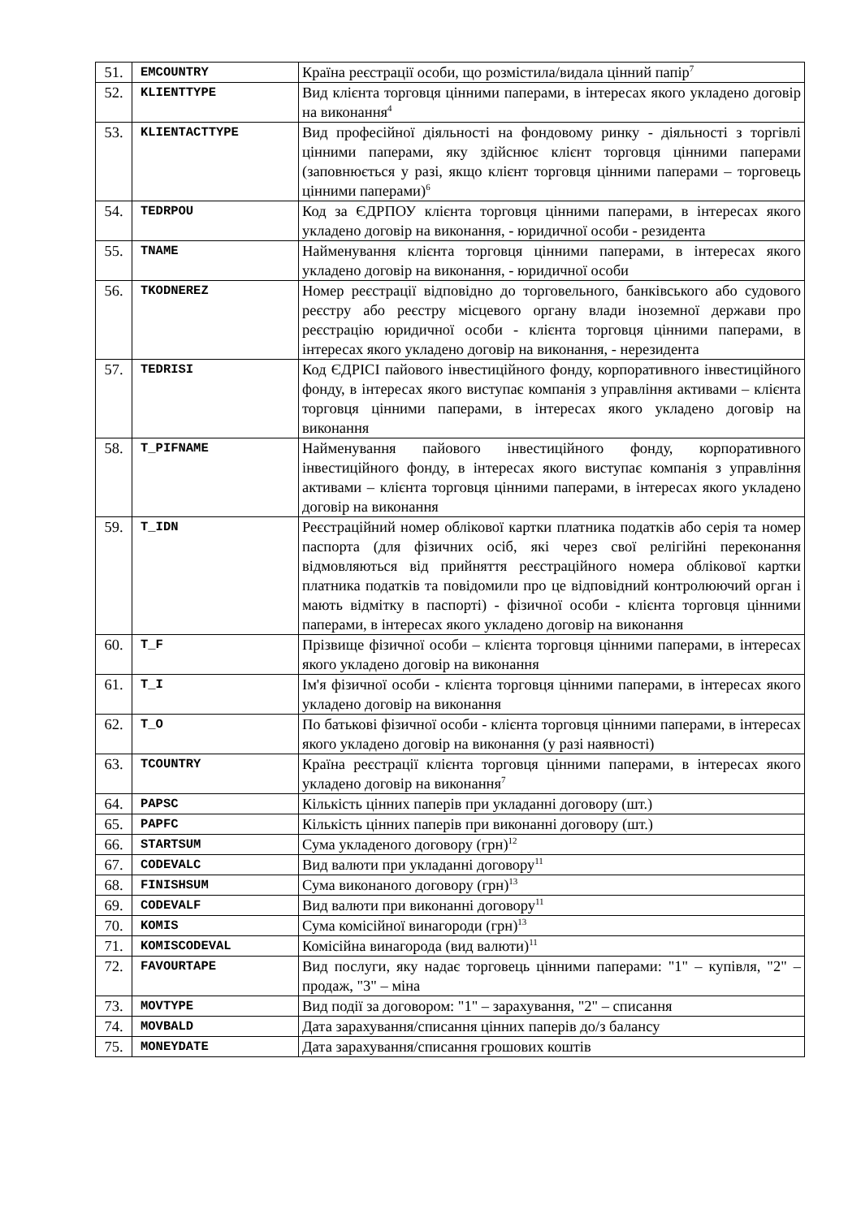| 51. | EMCOUNTRY | Країна реєстрації особи, що розмістила/видала цінний папір<sup>7</sup> |
| 52. | KLIENTTYPE | Вид клієнта торговця цінними паперами, в інтересах якого укладено договір на виконання<sup>4</sup> |
| 53. | KLIENTACTTYPE | Вид професійної діяльності на фондовому ринку - діяльності з торгівлі цінними паперами, яку здійснює клієнт торговця цінними паперами (заповнюється у разі, якщо клієнт торговця цінними паперами – торговець цінними паперами)<sup>6</sup> |
| 54. | TEDRPOU | Код за ЄДРПОУ клієнта торговця цінними паперами, в інтересах якого укладено договір на виконання, - юридичної особи - резидента |
| 55. | TNAME | Найменування клієнта торговця цінними паперами, в інтересах якого укладено договір на виконання, - юридичної особи |
| 56. | TKODNEREZ | Номер реєстрації відповідно до торговельного, банківського або судового реєстру або реєстру місцевого органу влади іноземної держави про реєстрацію юридичної особи - клієнта торговця цінними паперами, в інтересах якого укладено договір на виконання, - нерезидента |
| 57. | TEDRISI | Код ЄДРІСІ пайового інвестиційного фонду, корпоративного інвестиційного фонду, в інтересах якого виступає компанія з управління активами – клієнта торговця цінними паперами, в інтересах якого укладено договір на виконання |
| 58. | T_PIFNAME | Найменування пайового інвестиційного фонду, корпоративного інвестиційного фонду, в інтересах якого виступає компанія з управління активами – клієнта торговця цінними паперами, в інтересах якого укладено договір на виконання |
| 59. | T_IDN | Реєстраційний номер облікової картки платника податків або серія та номер паспорта (для фізичних осіб, які через свої релігійні переконання відмовляються від прийняття реєстраційного номера облікової картки платника податків та повідомили про це відповідний контролюючий орган і мають відмітку в паспорті) - фізичної особи - клієнта торговця цінними паперами, в інтересах якого укладено договір на виконання |
| 60. | T_F | Прізвище фізичної особи – клієнта торговця цінними паперами, в інтересах якого укладено договір на виконання |
| 61. | T_I | Ім'я фізичної особи - клієнта торговця цінними паперами, в інтересах якого укладено договір на виконання |
| 62. | T_O | По батькові фізичної особи - клієнта торговця цінними паперами, в інтересах якого укладено договір на виконання (у разі наявності) |
| 63. | TCOUNTRY | Країна реєстрації клієнта торговця цінними паперами, в інтересах якого укладено договір на виконання<sup>7</sup> |
| 64. | PAPSC | Кількість цінних паперів при укладанні договору (шт.) |
| 65. | PAPFC | Кількість цінних паперів при виконанні договору (шт.) |
| 66. | STARTSUM | Сума укладеного договору (грн)<sup>12</sup> |
| 67. | CODEVALC | Вид валюти при укладанні договору<sup>11</sup> |
| 68. | FINISHSUM | Сума виконаного договору (грн)<sup>13</sup> |
| 69. | CODEVALF | Вид валюти при виконанні договору<sup>11</sup> |
| 70. | KOMIS | Сума комісійної винагороди (грн)<sup>13</sup> |
| 71. | KOMISCODEVAL | Комісійна винагорода (вид валюти)<sup>11</sup> |
| 72. | FAVOURTAPE | Вид послуги, яку надає торговець цінними паперами: "1" – купівля, "2" – продаж, "3" – міна |
| 73. | MOVTYPE | Вид події за договором: "1" – зарахування, "2" – списання |
| 74. | MOVBALD | Дата зарахування/списання цінних паперів до/з балансу |
| 75. | MONEYDATE | Дата зарахування/списання грошових коштів |